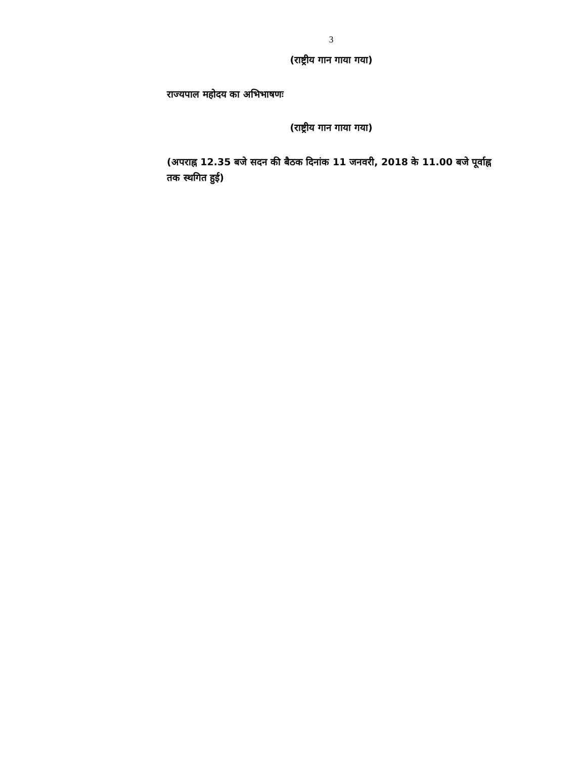3
(राष्ट्रीय गान गाया गया)
राज्यपाल महोदय का अभिभाषणः
(राष्ट्रीय गान गाया गया)
(अपराह्न 12.35 बजे सदन की बैठक दिनांक 11 जनवरी, 2018 के 11.00 बजे पूर्वाह्न तक स्थगित हुई)